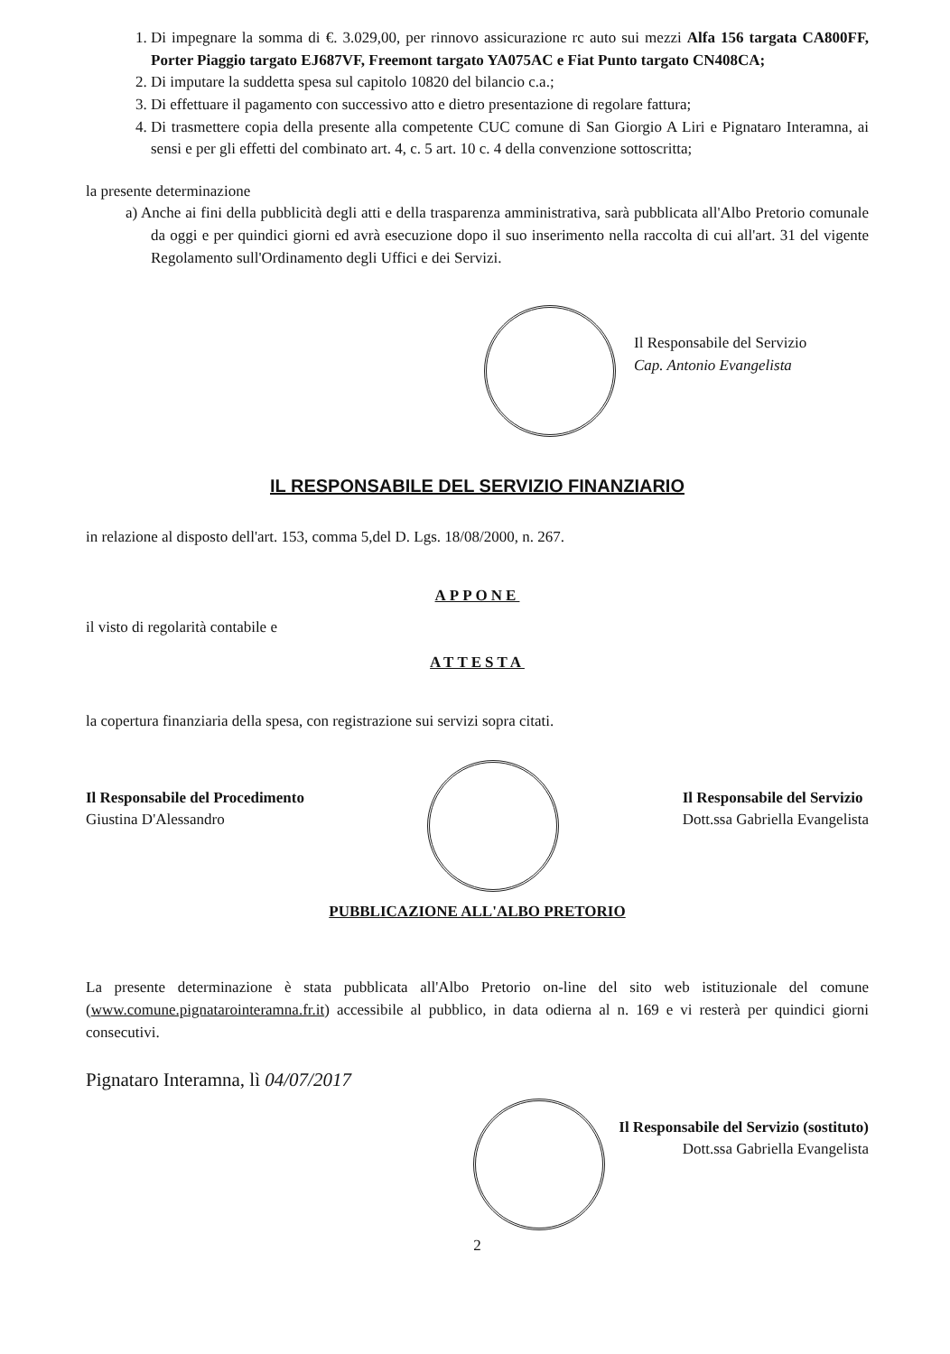1. Di impegnare la somma di €. 3.029,00, per rinnovo assicurazione rc auto sui mezzi Alfa 156 targata CA800FF, Porter Piaggio targato EJ687VF, Freemont targato YA075AC e Fiat Punto targato CN408CA;
2. Di imputare la suddetta spesa sul capitolo 10820 del bilancio c.a.;
3. Di effettuare il pagamento con successivo atto e dietro presentazione di regolare fattura;
4. Di trasmettere copia della presente alla competente CUC comune di San Giorgio A Liri e Pignataro Interamna, ai sensi e per gli effetti del combinato art. 4, c. 5 art. 10 c. 4 della convenzione sottoscritta;
la presente determinazione
a) Anche ai fini della pubblicità degli atti e della trasparenza amministrativa, sarà pubblicata all'Albo Pretorio comunale da oggi e per quindici giorni ed avrà esecuzione dopo il suo inserimento nella raccolta di cui all'art. 31 del vigente Regolamento sull'Ordinamento degli Uffici e dei Servizi.
Il Responsabile del Servizio
Cap. Antonio Evangelista
IL RESPONSABILE DEL SERVIZIO FINANZIARIO
in relazione al disposto dell'art. 153, comma 5,del D. Lgs. 18/08/2000, n. 267.
APPONE
il visto di regolarità contabile e
ATTESTA
la copertura finanziaria della spesa, con registrazione sui servizi sopra citati.
Il Responsabile del Procedimento
Giustina D'Alessandro
Il Responsabile del Servizio
Dott.ssa Gabriella Evangelista
PUBBLICAZIONE ALL'ALBO PRETORIO
La presente determinazione è stata pubblicata all'Albo Pretorio on-line del sito web istituzionale del comune (www.comune.pignatarointeramna.fr.it) accessibile al pubblico, in data odierna al n. 169 e vi resterà per quindici giorni consecutivi.
Pignataro Interamna, lì 04/07/2017
Il Responsabile del Servizio (sostituto)
Dott.ssa Gabriella Evangelista
2